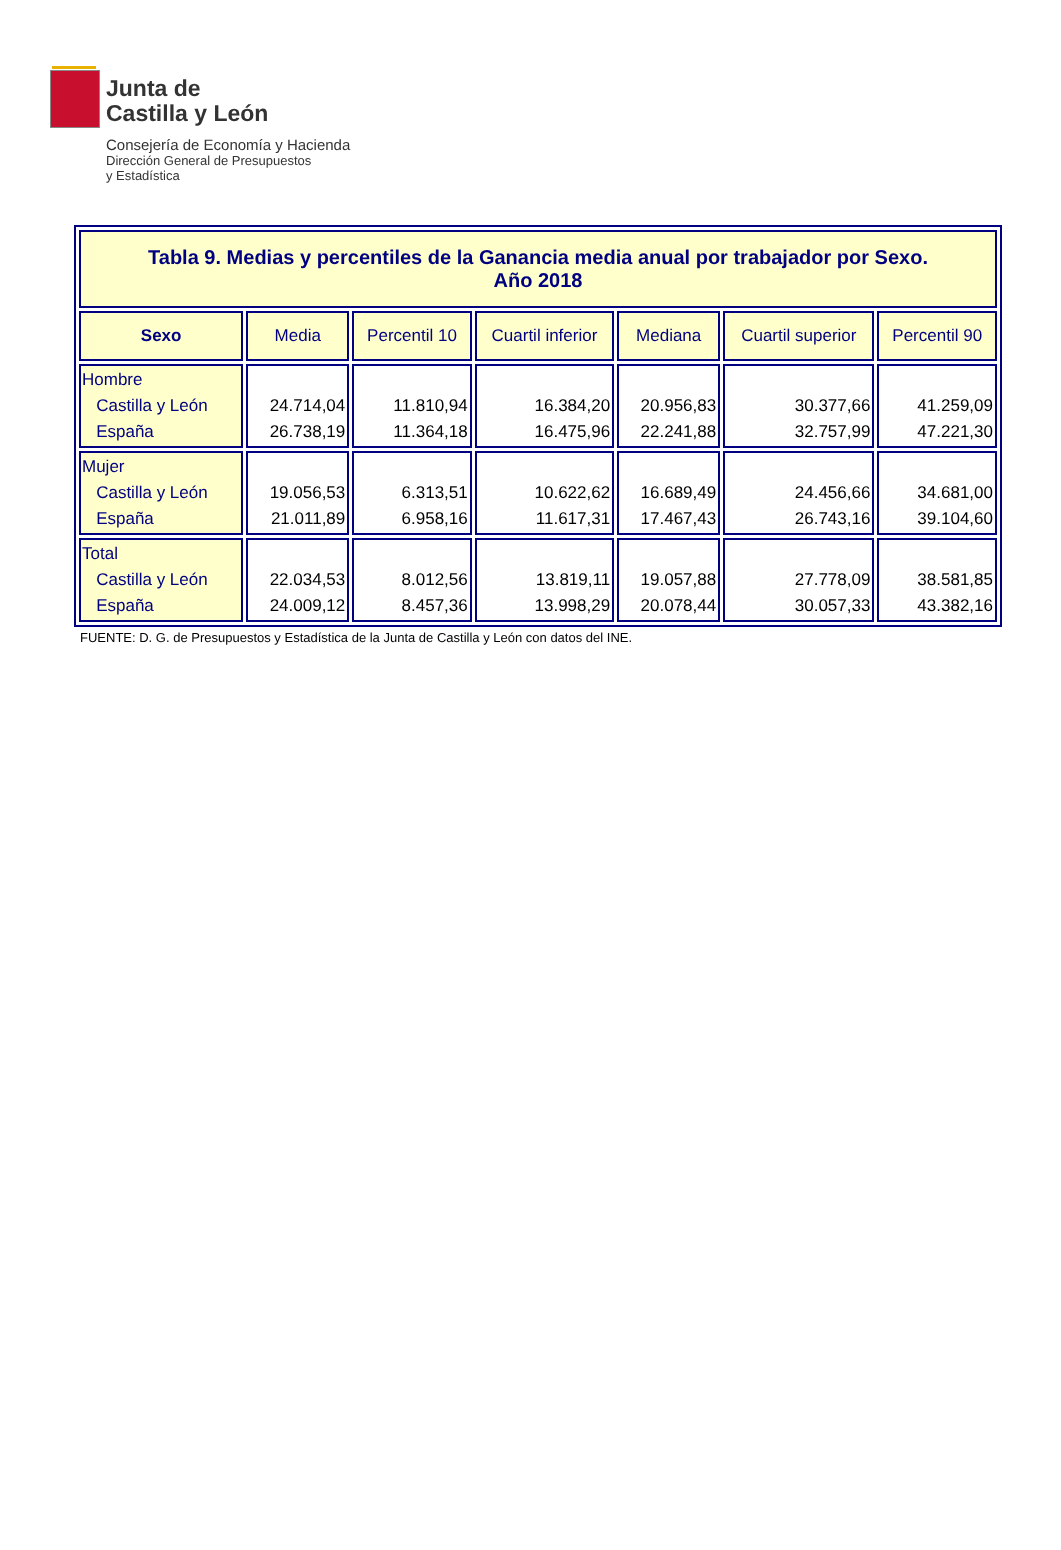Junta de
Castilla y León
Consejería de Economía y Hacienda
Dirección General de Presupuestos
y Estadística
| Tabla 9. Medias y percentiles de la Ganancia media anual por trabajador por Sexo. Año 2018 | | | | | | |
| Sexo | Media | Percentil 10 | Cuartil inferior | Mediana | Cuartil superior | Percentil 90 |
| Hombre Castilla y León España | 24.714,04 26.738,19 | 11.810,94 11.364,18 | 16.384,20 16.475,96 | 20.956,83 22.241,88 | 30.377,66 32.757,99 | 41.259,09 47.221,30 |
| Mujer Castilla y León España | 19.056,53 21.011,89 | 6.313,51 6.958,16 | 10.622,62 11.617,31 | 16.689,49 17.467,43 | 24.456,66 26.743,16 | 34.681,00 39.104,60 |
| Total Castilla y León España | 22.034,53 24.009,12 | 8.012,56 8.457,36 | 13.819,11 13.998,29 | 19.057,88 20.078,44 | 27.778,09 30.057,33 | 38.581,85 43.382,16 |
FUENTE: D. G. de Presupuestos y Estadística de la Junta de Castilla y León con datos del INE.